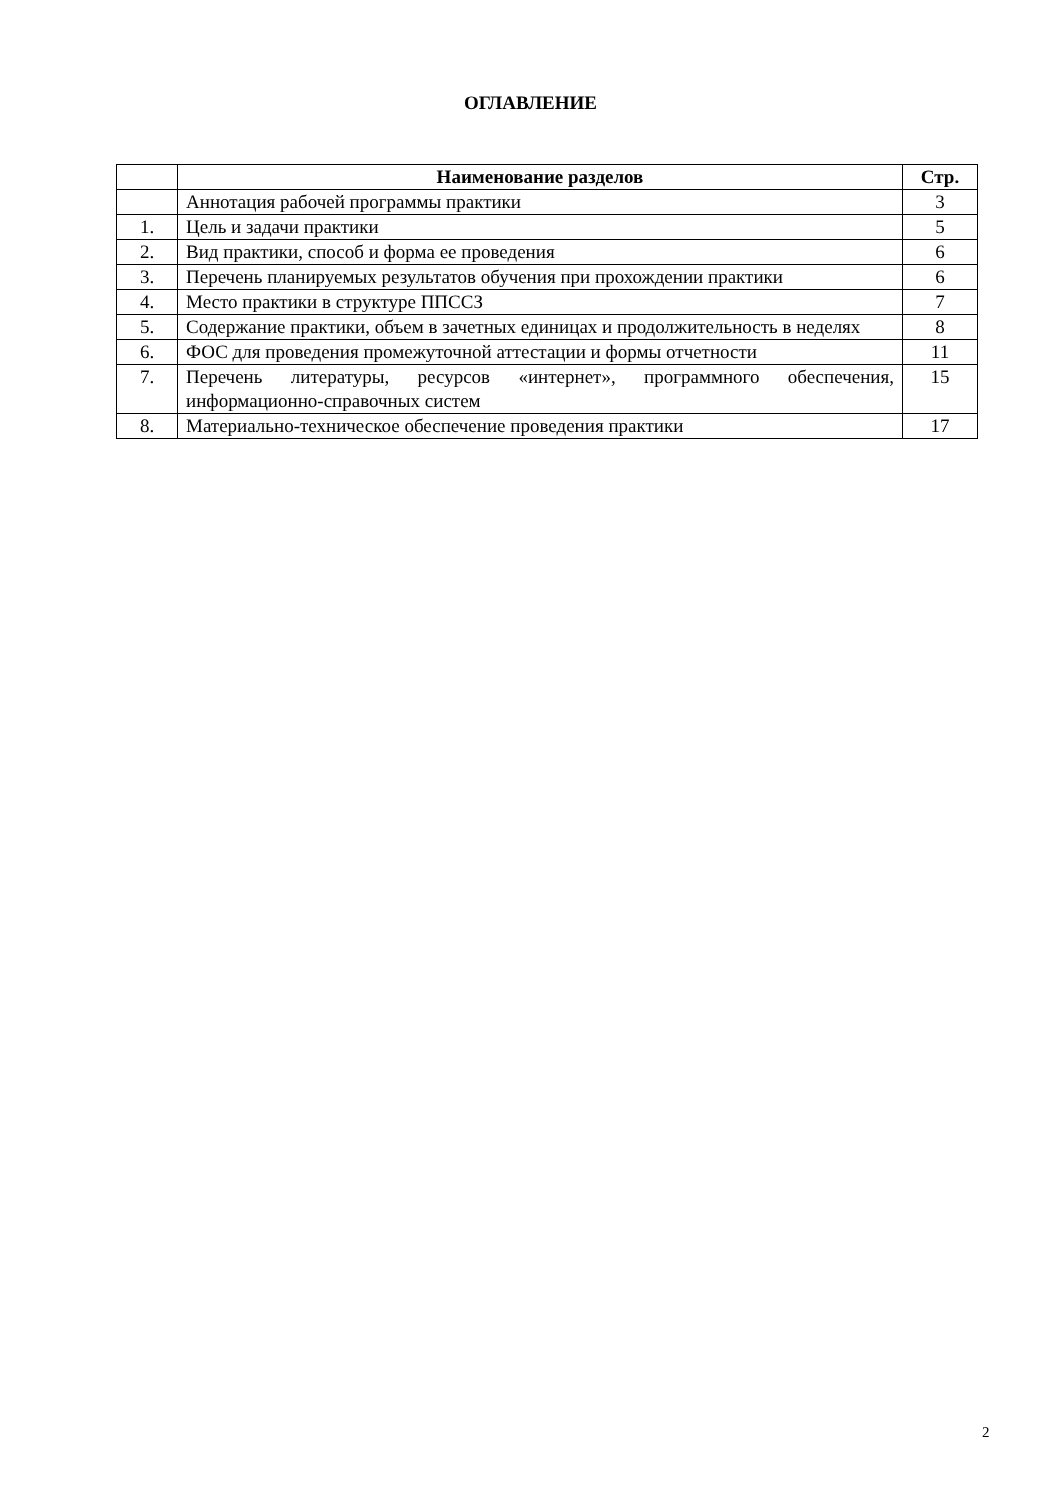ОГЛАВЛЕНИЕ
| | Наименование разделов | Стр. |
| --- | --- | --- |
| | Аннотация рабочей программы практики | 3 |
| 1. | Цель и задачи практики | 5 |
| 2. | Вид практики, способ и форма ее проведения | 6 |
| 3. | Перечень планируемых результатов обучения при прохождении практики | 6 |
| 4. | Место практики в структуре ППССЗ | 7 |
| 5. | Содержание практики, объем в зачетных единицах и продолжительность в неделях | 8 |
| 6. | ФОС для проведения промежуточной аттестации и формы отчетности | 11 |
| 7. | Перечень литературы, ресурсов «интернет», программного обеспечения, информационно-справочных систем | 15 |
| 8. | Материально-техническое обеспечение проведения практики | 17 |
2